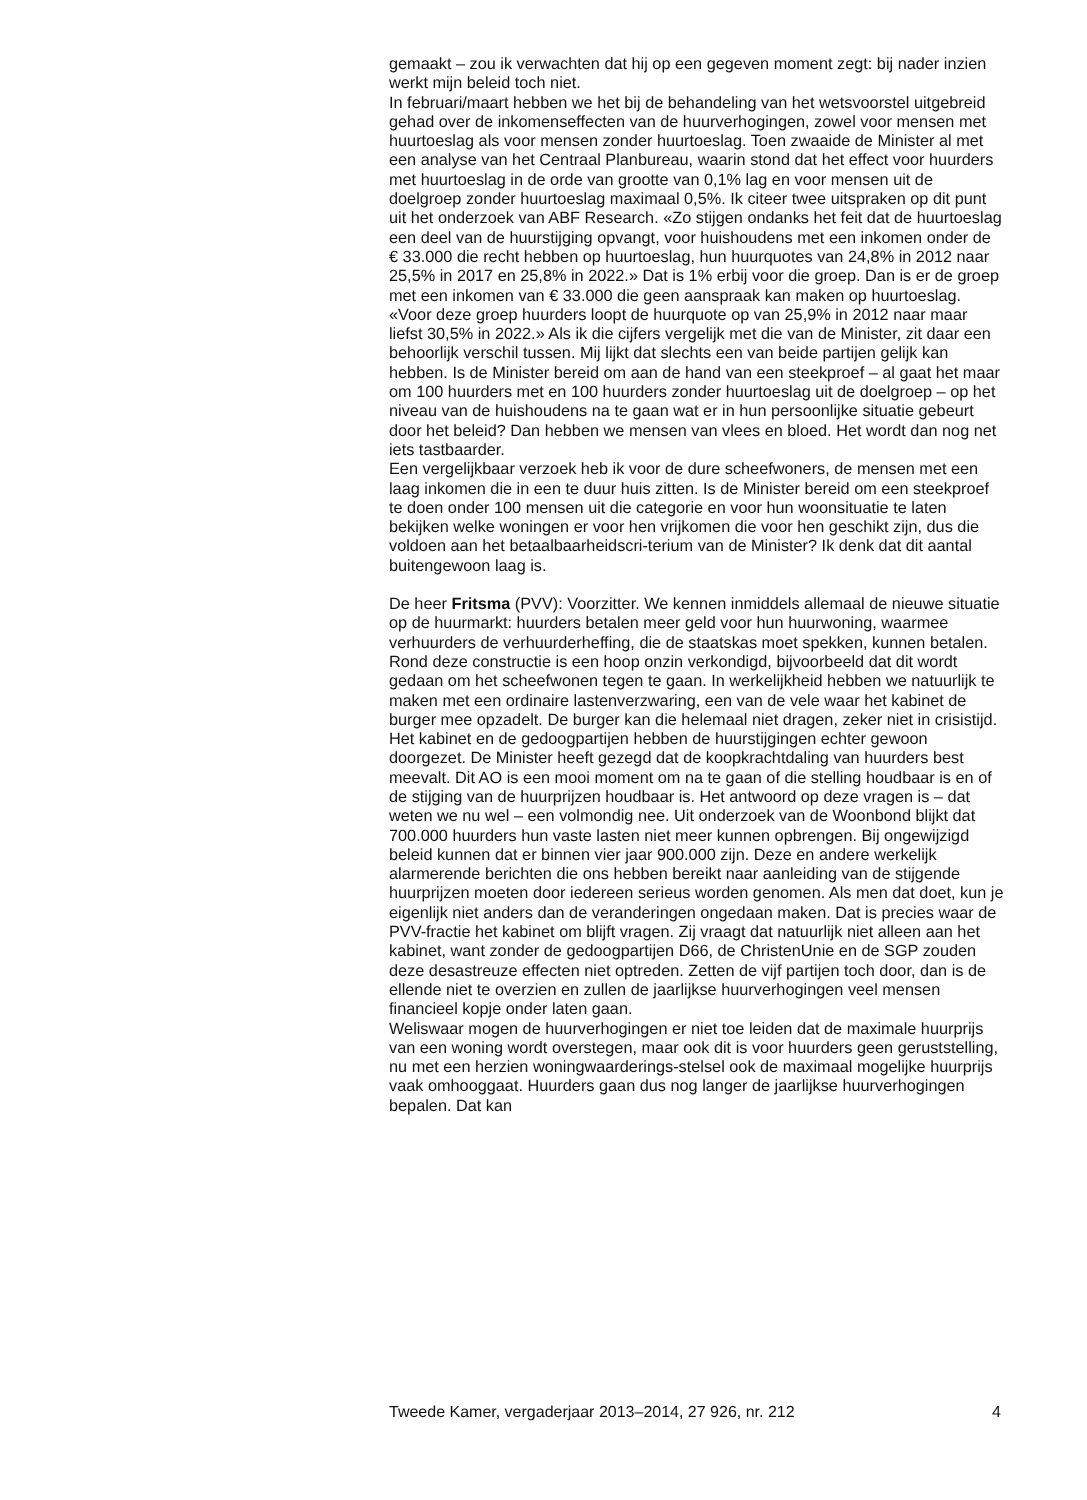gemaakt – zou ik verwachten dat hij op een gegeven moment zegt: bij nader inzien werkt mijn beleid toch niet.
In februari/maart hebben we het bij de behandeling van het wetsvoorstel uitgebreid gehad over de inkomenseffecten van de huurverhogingen, zowel voor mensen met huurtoeslag als voor mensen zonder huurtoeslag. Toen zwaaide de Minister al met een analyse van het Centraal Planbureau, waarin stond dat het effect voor huurders met huurtoeslag in de orde van grootte van 0,1% lag en voor mensen uit de doelgroep zonder huurtoeslag maximaal 0,5%. Ik citeer twee uitspraken op dit punt uit het onderzoek van ABF Research. «Zo stijgen ondanks het feit dat de huurtoeslag een deel van de huurstijging opvangt, voor huishoudens met een inkomen onder de € 33.000 die recht hebben op huurtoeslag, hun huurquotes van 24,8% in 2012 naar 25,5% in 2017 en 25,8% in 2022.» Dat is 1% erbij voor die groep. Dan is er de groep met een inkomen van € 33.000 die geen aanspraak kan maken op huurtoeslag. «Voor deze groep huurders loopt de huurquote op van 25,9% in 2012 naar maar liefst 30,5% in 2022.» Als ik die cijfers vergelijk met die van de Minister, zit daar een behoorlijk verschil tussen. Mij lijkt dat slechts een van beide partijen gelijk kan hebben. Is de Minister bereid om aan de hand van een steekproef – al gaat het maar om 100 huurders met en 100 huurders zonder huurtoeslag uit de doelgroep – op het niveau van de huishoudens na te gaan wat er in hun persoonlijke situatie gebeurt door het beleid? Dan hebben we mensen van vlees en bloed. Het wordt dan nog net iets tastbaarder.
Een vergelijkbaar verzoek heb ik voor de dure scheefwoners, de mensen met een laag inkomen die in een te duur huis zitten. Is de Minister bereid om een steekproef te doen onder 100 mensen uit die categorie en voor hun woonsituatie te laten bekijken welke woningen er voor hen vrijkomen die voor hen geschikt zijn, dus die voldoen aan het betaalbaarheidscri-terium van de Minister? Ik denk dat dit aantal buitengewoon laag is.
De heer Fritsma (PVV): Voorzitter. We kennen inmiddels allemaal de nieuwe situatie op de huurmarkt: huurders betalen meer geld voor hun huurwoning, waarmee verhuurders de verhuurderheffing, die de staatskas moet spekken, kunnen betalen. Rond deze constructie is een hoop onzin verkondigd, bijvoorbeeld dat dit wordt gedaan om het scheefwonen tegen te gaan. In werkelijkheid hebben we natuurlijk te maken met een ordinaire lastenverzwaring, een van de vele waar het kabinet de burger mee opzadelt. De burger kan die helemaal niet dragen, zeker niet in crisistijd. Het kabinet en de gedoogpartijen hebben de huurstijgingen echter gewoon doorgezet. De Minister heeft gezegd dat de koopkrachtdaling van huurders best meevalt. Dit AO is een mooi moment om na te gaan of die stelling houdbaar is en of de stijging van de huurprijzen houdbaar is. Het antwoord op deze vragen is – dat weten we nu wel – een volmondig nee. Uit onderzoek van de Woonbond blijkt dat 700.000 huurders hun vaste lasten niet meer kunnen opbrengen. Bij ongewijzigd beleid kunnen dat er binnen vier jaar 900.000 zijn. Deze en andere werkelijk alarmerende berichten die ons hebben bereikt naar aanleiding van de stijgende huurprijzen moeten door iedereen serieus worden genomen. Als men dat doet, kun je eigenlijk niet anders dan de veranderingen ongedaan maken. Dat is precies waar de PVV-fractie het kabinet om blijft vragen. Zij vraagt dat natuurlijk niet alleen aan het kabinet, want zonder de gedoogpartijen D66, de ChristenUnie en de SGP zouden deze desastreuze effecten niet optreden. Zetten de vijf partijen toch door, dan is de ellende niet te overzien en zullen de jaarlijkse huurverhogingen veel mensen financieel kopje onder laten gaan.
Weliswaar mogen de huurverhogingen er niet toe leiden dat de maximale huurprijs van een woning wordt overstegen, maar ook dit is voor huurders geen geruststelling, nu met een herzien woningwaarderings-stelsel ook de maximaal mogelijke huurprijs vaak omhooggaat. Huurders gaan dus nog langer de jaarlijkse huurverhogingen bepalen. Dat kan
Tweede Kamer, vergaderjaar 2013–2014, 27 926, nr. 212 4